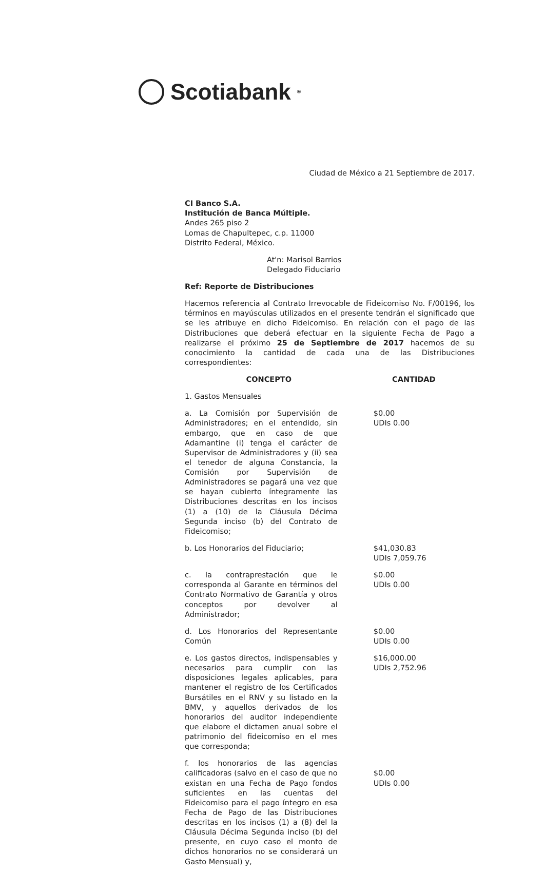Scotiabank<sup>®</sup>
Ciudad de México a 21 Septiembre de 2017.
CI Banco S.A.
Institución de Banca Múltiple.
Andes 265 piso 2
Lomas de Chapultepec, c.p. 11000
Distrito Federal, México.
At'n: Marisol Barrios
Delegado Fiduciario
Ref: Reporte de Distribuciones
Hacemos referencia al Contrato Irrevocable de Fideicomiso No. F/00196, los términos en mayúsculas utilizados en el presente tendrán el significado que se les atribuye en dicho Fideicomiso. En relación con el pago de las Distribuciones que deberá efectuar en la siguiente Fecha de Pago a realizarse el próximo 25 de Septiembre de 2017 hacemos de su conocimiento la cantidad de cada una de las Distribuciones correspondientes:
| CONCEPTO | CANTIDAD |
| --- | --- |
| 1. Gastos Mensuales | |
| a. La Comisión por Supervisión de Administradores; en el entendido, sin embargo, que en caso de que Adamantine (i) tenga el carácter de Supervisor de Administradores y (ii) sea el tenedor de alguna Constancia, la Comisión por Supervisión de Administradores se pagará una vez que se hayan cubierto íntegramente las Distribuciones descritas en los incisos (1) a (10) de la Cláusula Décima Segunda inciso (b) del Contrato de Fideicomiso; | $0.00 UDIs 0.00 |
| b. Los Honorarios del Fiduciario; | $41,030.83 UDIs 7,059.76 |
| c. la contraprestación que le corresponda al Garante en términos del Contrato Normativo de Garantía y otros conceptos por devolver al Administrador; | $0.00 UDIs 0.00 |
| d. Los Honorarios del Representante Común | $0.00 UDIs 0.00 |
| e. Los gastos directos, indispensables y necesarios para cumplir con las disposiciones legales aplicables, para mantener el registro de los Certificados Bursátiles en el RNV y su listado en la BMV, y aquellos derivados de los honorarios del auditor independiente que elabore el dictamen anual sobre el patrimonio del fideicomiso en el mes que corresponda; | $16,000.00 UDIs 2,752.96 |
| f. los honorarios de las agencias calificadoras (salvo en el caso de que no existan en una Fecha de Pago fondos suficientes en las cuentas del Fideicomiso para el pago íntegro en esa Fecha de Pago de las Distribuciones descritas en los incisos (1) a (8) del la Cláusula Décima Segunda inciso (b) del presente, en cuyo caso el monto de dichos honorarios no se considerará un Gasto Mensual) y, | $0.00 UDIs 0.00 |